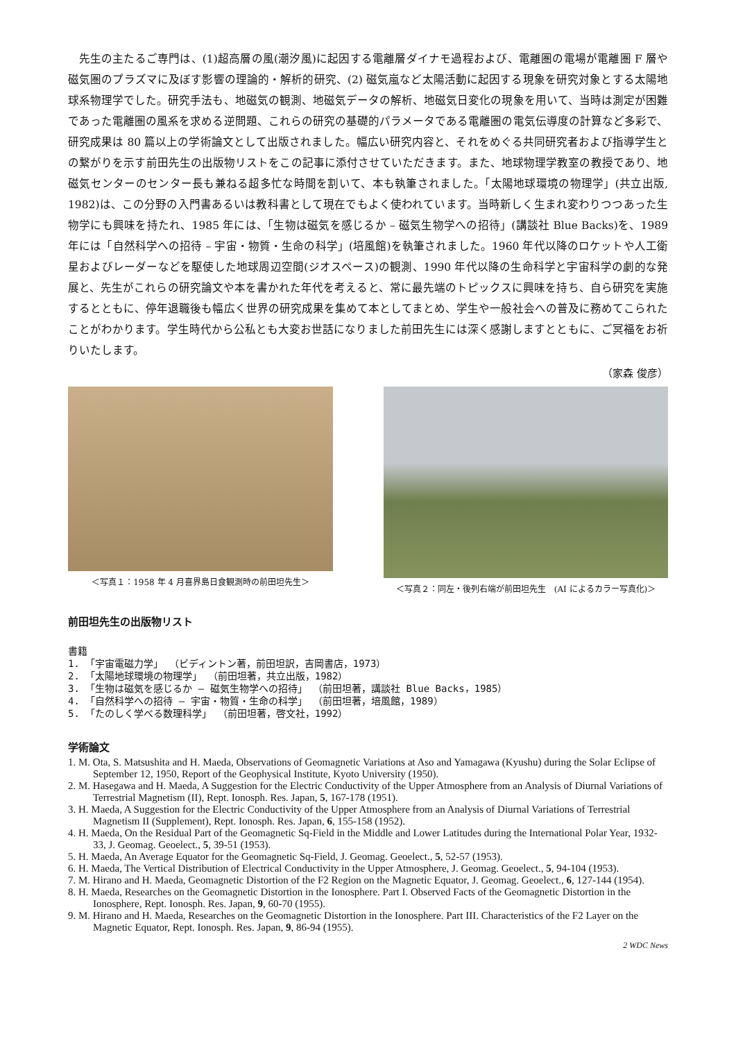先生の主たるご専門は、(1)超高層の風(潮汐風)に起因する電離層ダイナモ過程および、電離圏の電場が電離圏 F 層や磁気圏のプラズマに及ぼす影響の理論的・解析的研究、(2) 磁気嵐など太陽活動に起因する現象を研究対象とする太陽地球系物理学でした。研究手法も、地磁気の観測、地磁気データの解析、地磁気日変化の現象を用いて、当時は測定が困難であった電離圏の風系を求める逆問題、これらの研究の基礎的パラメータである電離圏の電気伝導度の計算など多彩で、研究成果は 80 篇以上の学術論文として出版されました。幅広い研究内容と、それをめぐる共同研究者および指導学生との繋がりを示す前田先生の出版物リストをこの記事に添付させていただきます。また、地球物理学教室の教授であり、地磁気センターのセンター長も兼ねる超多忙な時間を割いて、本も執筆されました。「太陽地球環境の物理学」(共立出版, 1982)は、この分野の入門書あるいは教科書として現在でもよく使われています。当時新しく生まれ変わりつつあった生物学にも興味を持たれ、1985 年には、「生物は磁気を感じるか – 磁気生物学への招待」(講談社 Blue Backs)を、1989 年には「自然科学への招待 – 宇宙・物質・生命の科学」(培風館)を執筆されました。1960 年代以降のロケットや人工衛星およびレーダーなどを駆使した地球周辺空間(ジオスペース)の観測、1990 年代以降の生命科学と宇宙科学の劇的な発展と、先生がこれらの研究論文や本を書かれた年代を考えると、常に最先端のトピックスに興味を持ち、自ら研究を実施するとともに、停年退職後も幅広く世界の研究成果を集めて本としてまとめ、学生や一般社会への普及に務めてこられたことがわかります。学生時代から公私とも大変お世話になりました前田先生には深く感謝しますとともに、ご冥福をお祈りいたします。
（家森 俊彦）
＜写真１：1958 年 4 月喜界島日食観測時の前田坦先生＞
＜写真２：同左・後列右端が前田坦先生　(AI によるカラー写真化)＞
前田坦先生の出版物リスト
書籍
1. 「宇宙電磁力学」 （ビディントン著，前田坦訳，吉岡書店，1973）
2. 「太陽地球環境の物理学」 （前田坦著，共立出版，1982）
3. 「生物は磁気を感じるか – 磁気生物学への招待」 （前田坦著，講談社 Blue Backs，1985）
4. 「自然科学への招待 – 宇宙・物質・生命の科学」 （前田坦著，培風館，1989）
5. 「たのしく学べる数理科学」 （前田坦著，啓文社，1992）
学術論文
1. M. Ota, S. Matsushita and H. Maeda, Observations of Geomagnetic Variations at Aso and Yamagawa (Kyushu) during the Solar Eclipse of September 12, 1950, Report of the Geophysical Institute, Kyoto University (1950).
2. M. Hasegawa and H. Maeda, A Suggestion for the Electric Conductivity of the Upper Atmosphere from an Analysis of Diurnal Variations of Terrestrial Magnetism (II), Rept. Ionosph. Res. Japan, 5, 167-178 (1951).
3. H. Maeda, A Suggestion for the Electric Conductivity of the Upper Atmosphere from an Analysis of Diurnal Variations of Terrestrial Magnetism II (Supplement), Rept. Ionosph. Res. Japan, 6, 155-158 (1952).
4. H. Maeda, On the Residual Part of the Geomagnetic Sq-Field in the Middle and Lower Latitudes during the International Polar Year, 1932-33, J. Geomag. Geoelect., 5, 39-51 (1953).
5. H. Maeda, An Average Equator for the Geomagnetic Sq-Field, J. Geomag. Geoelect., 5, 52-57 (1953).
6. H. Maeda, The Vertical Distribution of Electrical Conductivity in the Upper Atmosphere, J. Geomag. Geoelect., 5, 94-104 (1953).
7. M. Hirano and H. Maeda, Geomagnetic Distortion of the F2 Region on the Magnetic Equator, J. Geomag. Geoelect., 6, 127-144 (1954).
8. H. Maeda, Researches on the Geomagnetic Distortion in the Ionosphere. Part I. Observed Facts of the Geomagnetic Distortion in the Ionosphere, Rept. Ionosph. Res. Japan, 9, 60-70 (1955).
9. M. Hirano and H. Maeda, Researches on the Geomagnetic Distortion in the Ionosphere. Part III. Characteristics of the F2 Layer on the Magnetic Equator, Rept. Ionosph. Res. Japan, 9, 86-94 (1955).
2 WDC News